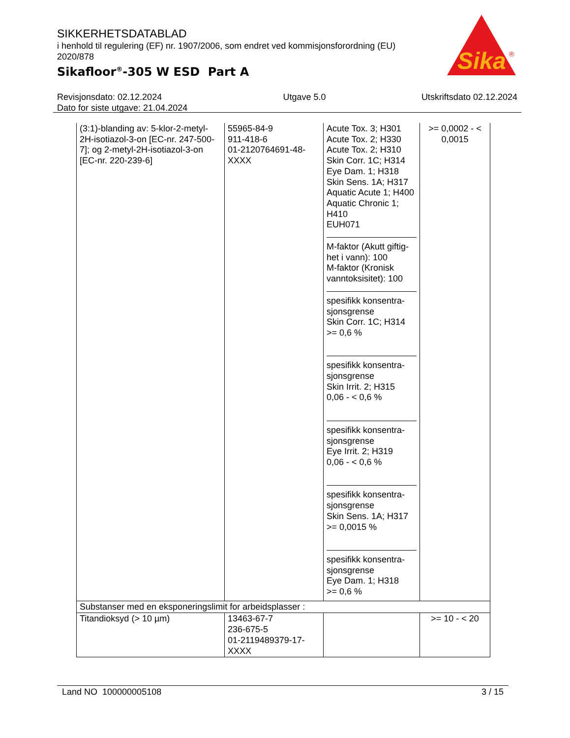SIKKERHETSDATABLAD
i henhold til regulering (EF) nr. 1907/2006, som endret ved kommisjonsforordning (EU) 2020/878
Sikafloor<sup>®</sup>-305 W ESD Part A
Sika
®
Revisjonsdato: 02.12.2024
Dato for siste utgave: 21.04.2024
Utgave 5.0 Utskriftsdato 02.12.2024
| (3:1)-blanding av: 5-klor-2-metyl-2H-isotiazol-3-on [EC-nr. 247-500-7]; og 2-metyl-2H-isotiazol-3-on [EC-nr. 220-239-6] | 55965-84-9 911-418-6 01-2120764691-48-XXXX | Acute Tox. 3; H301 Acute Tox. 2; H330 Acute Tox. 2; H310 Skin Corr. 1C; H314 Eye Dam. 1; H318 Skin Sens. 1A; H317 Aquatic Acute 1; H400 Aquatic Chronic 1; H410 EUH071 M-faktor (Akutt giftig-het i vann): 100 M-faktor (Kronisk vanntoksisitet): 100 spesifikk konsentra-sjonsgrense Skin Corr. 1C; H314 >= 0,6 % spesifikk konsentra-sjonsgrense Skin Irrit. 2; H315 0,06 - < 0,6 % spesifikk konsentra-sjonsgrense Eye Irrit. 2; H319 0,06 - < 0,6 % spesifikk konsentra-sjonsgrense Skin Sens. 1A; H317 >= 0,0015 % spesifikk konsentra-sjonsgrense Eye Dam. 1; H318 >= 0,6 % | >= 0,0002 - < 0,0015 |
| Substanser med en eksponeringslimit for arbeidsplasser : | | | |
| Titandioksyd (> 10 µm) | 13463-67-7 236-675-5 01-2119489379-17-XXXX | | >= 10 - < 20 |
Land NO 100000005108 3 / 15